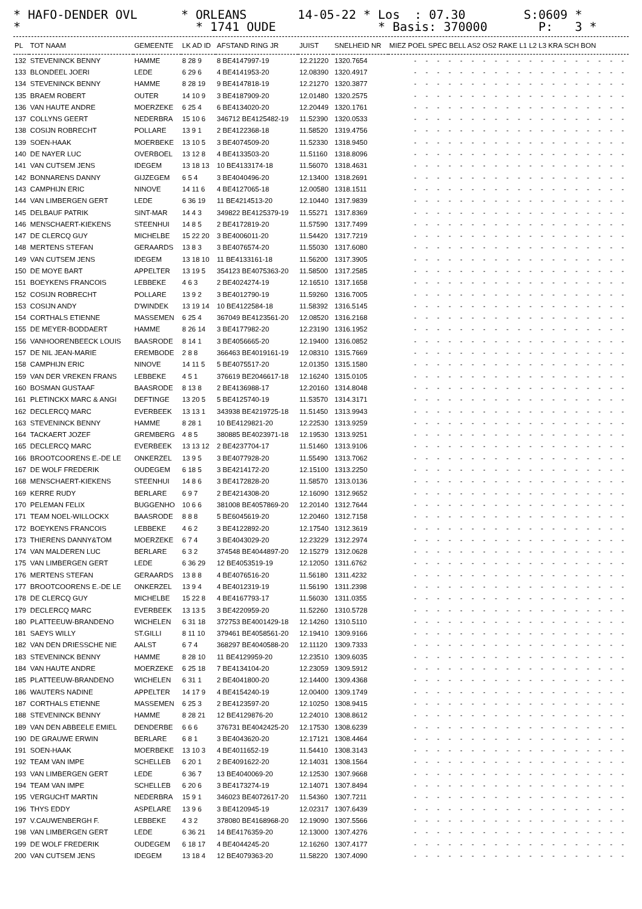* HAFO-DENDER OVL * ORLEANS 14-05-22 * Los : 07.30 S:0609 * * * 1741 OUDE * Basis: 370000 P: 3 *
| PL | TOT NAAM | GEMEENTE | LK AD ID | AFSTAND RING JR | JUIST | SNELHEID NR | MIEZ POEL SPEC BELL AS2 OS2 RAKE L1 L2 L3 KRA SCH BON |
| --- | --- | --- | --- | --- | --- | --- | --- |
| 132 | STEVENINCK BENNY | HAMME | 8 28 9 | 8 BE4147997-19 | 12.21220 | 1320.7654 | - - - - - - - - - - - - - - - - - - - |
| 133 | BLONDEEL JOERI | LEDE | 6 29 6 | 4 BE4141953-20 | 12.08390 | 1320.4917 | - - - - - - - - - - - - - - - - - - - |
| 134 | STEVENINCK BENNY | HAMME | 8 28 19 | 9 BE4147818-19 | 12.21270 | 1320.3877 | - - - - - - - - - - - - - - - - - - - |
| 135 | BRAEM ROBERT | OUTER | 14 10 9 | 3 BE4187909-20 | 12.01480 | 1320.2575 | - - - - - - - - - - - - - - - - - - - |
| 136 | VAN HAUTE ANDRE | MOERZEKE | 6 25 4 | 6 BE4134020-20 | 12.20449 | 1320.1761 | - - - - - - - - - - - - - - - - - - - |
| 137 | COLLYNS GEERT | NEDERBRA | 15 10 6 | 346712 BE4125482-19 | 11.52390 | 1320.0533 | - - - - - - - - - - - - - - - - - - - |
| 138 | COSIJN ROBRECHT | POLLARE | 13 9 1 | 2 BE4122368-18 | 11.58520 | 1319.4756 | - - - - - - - - - - - - - - - - - - - |
| 139 | SOEN-HAAK | MOERBEKE | 13 10 5 | 3 BE4074509-20 | 11.52330 | 1318.9450 | - - - - - - - - - - - - - - - - - - - |
| 140 | DE NAYER LUC | OVERBOEL | 13 12 8 | 4 BE4133503-20 | 11.51160 | 1318.8096 | - - - - - - - - - - - - - - - - - - - |
| 141 | VAN CUTSEM JENS | IDEGEM | 13 18 13 | 10 BE4133174-18 | 11.56070 | 1318.4631 | - - - - - - - - - - - - - - - - - - - |
| 142 | BONNARENS DANNY | GIJZEGEM | 6 5 4 | 3 BE4040496-20 | 12.13400 | 1318.2691 | - - - - - - - - - - - - - - - - - - - |
| 143 | CAMPHIJN ERIC | NINOVE | 14 11 6 | 4 BE4127065-18 | 12.00580 | 1318.1511 | - - - - - - - - - - - - - - - - - - - |
| 144 | VAN LIMBERGEN GERT | LEDE | 6 36 19 | 11 BE4214513-20 | 12.10440 | 1317.9839 | - - - - - - - - - - - - - - - - - - - |
| 145 | DELBAUF PATRIK | SINT-MAR | 14 4 3 | 349822 BE4125379-19 | 11.55271 | 1317.8369 | - - - - - - - - - - - - - - - - - - - |
| 146 | MENSCHAERT-KIEKENS | STEENHUI | 14 8 5 | 2 BE4172819-20 | 11.57590 | 1317.7499 | - - - - - - - - - - - - - - - - - - - |
| 147 | DE CLERCQ GUY | MICHELBE | 15 22 20 | 3 BE4006011-20 | 11.54420 | 1317.7219 | - - - - - - - - - - - - - - - - - - - |
| 148 | MERTENS STEFAN | GERAARDS | 13 8 3 | 3 BE4076574-20 | 11.55030 | 1317.6080 | - - - - - - - - - - - - - - - - - - - |
| 149 | VAN CUTSEM JENS | IDEGEM | 13 18 10 | 11 BE4133161-18 | 11.56200 | 1317.3905 | - - - - - - - - - - - - - - - - - - - |
| 150 | DE MOYE BART | APPELTER | 13 19 5 | 354123 BE4075363-20 | 11.58500 | 1317.2585 | - - - - - - - - - - - - - - - - - - - |
| 151 | BOEYKENS FRANCOIS | LEBBEKE | 4 6 3 | 2 BE4024274-19 | 12.16510 | 1317.1658 | - - - - - - - - - - - - - - - - - - - |
| 152 | COSIJN ROBRECHT | POLLARE | 13 9 2 | 3 BE4012790-19 | 11.59260 | 1316.7005 | - - - - - - - - - - - - - - - - - - - |
| 153 | COSIJN ANDY | D'WINDEK | 13 19 14 | 10 BE4122584-18 | 11.58392 | 1316.5145 | - - - - - - - - - - - - - - - - - - - |
| 154 | CORTHALS ETIENNE | MASSEMEN | 6 25 4 | 367049 BE4123561-20 | 12.08520 | 1316.2168 | - - - - - - - - - - - - - - - - - - - |
| 155 | DE MEYER-BODDAERT | HAMME | 8 26 14 | 3 BE4177982-20 | 12.23190 | 1316.1952 | - - - - - - - - - - - - - - - - - - - |
| 156 | VANHOORENBEECK LOUIS | BAASRODE | 8 14 1 | 3 BE4056665-20 | 12.19400 | 1316.0852 | - - - - - - - - - - - - - - - - - - - |
| 157 | DE NIL JEAN-MARIE | EREMBODE | 2 8 8 | 366463 BE4019161-19 | 12.08310 | 1315.7669 | - - - - - - - - - - - - - - - - - - - |
| 158 | CAMPHIJN ERIC | NINOVE | 14 11 5 | 5 BE4075517-20 | 12.01350 | 1315.1580 | - - - - - - - - - - - - - - - - - - - |
| 159 | VAN DER VREKEN FRANS | LEBBEKE | 4 5 1 | 376619 BE2046617-18 | 12.16240 | 1315.0105 | - - - - - - - - - - - - - - - - - - - |
| 160 | BOSMAN GUSTAAF | BAASRODE | 8 13 8 | 2 BE4136988-17 | 12.20160 | 1314.8048 | - - - - - - - - - - - - - - - - - - - |
| 161 | PLETINCKX MARC & ANGI | DEFTINGE | 13 20 5 | 5 BE4125740-19 | 11.53570 | 1314.3171 | - - - - - - - - - - - - - - - - - - - |
| 162 | DECLERCQ MARC | EVERBEEK | 13 13 1 | 343938 BE4219725-18 | 11.51450 | 1313.9943 | - - - - - - - - - - - - - - - - - - - |
| 163 | STEVENINCK BENNY | HAMME | 8 28 1 | 10 BE4129821-20 | 12.22530 | 1313.9259 | - - - - - - - - - - - - - - - - - - - |
| 164 | TACKAERT JOZEF | GREMBERG | 4 8 5 | 380885 BE4023971-18 | 12.19530 | 1313.9251 | - - - - - - - - - - - - - - - - - - - |
| 165 | DECLERCQ MARC | EVERBEEK | 13 13 12 | 2 BE4237704-17 | 11.51460 | 1313.9106 | - - - - - - - - - - - - - - - - - - - |
| 166 | BROOTCOORENS E.-DE LE | ONKERZEL | 13 9 5 | 3 BE4077928-20 | 11.55490 | 1313.7062 | - - - - - - - - - - - - - - - - - - - |
| 167 | DE WOLF FREDERIK | OUDEGEM | 6 18 5 | 3 BE4214172-20 | 12.15100 | 1313.2250 | - - - - - - - - - - - - - - - - - - - |
| 168 | MENSCHAERT-KIEKENS | STEENHUI | 14 8 6 | 3 BE4172828-20 | 11.58570 | 1313.0136 | - - - - - - - - - - - - - - - - - - - |
| 169 | KERRE RUDY | BERLARE | 6 9 7 | 2 BE4214308-20 | 12.16090 | 1312.9652 | - - - - - - - - - - - - - - - - - - - |
| 170 | PELEMAN FELIX | BUGGENHO | 10 6 6 | 381008 BE4057869-20 | 12.20140 | 1312.7644 | - - - - - - - - - - - - - - - - - - - |
| 171 | TEAM NOEL-WILLOCKX | BAASRODE | 8 8 8 | 5 BE6045619-20 | 12.20460 | 1312.7158 | - - - - - - - - - - - - - - - - - - - |
| 172 | BOEYKENS FRANCOIS | LEBBEKE | 4 6 2 | 3 BE4122892-20 | 12.17540 | 1312.3619 | - - - - - - - - - - - - - - - - - - - |
| 173 | THIERENS DANNY&TOM | MOERZEKE | 6 7 4 | 3 BE4043029-20 | 12.23229 | 1312.2974 | - - - - - - - - - - - - - - - - - - - |
| 174 | VAN MALDEREN LUC | BERLARE | 6 3 2 | 374548 BE4044897-20 | 12.15279 | 1312.0628 | - - - - - - - - - - - - - - - - - - - |
| 175 | VAN LIMBERGEN GERT | LEDE | 6 36 29 | 12 BE4053519-19 | 12.12050 | 1311.6762 | - - - - - - - - - - - - - - - - - - - |
| 176 | MERTENS STEFAN | GERAARDS | 13 8 8 | 4 BE4076516-20 | 11.56180 | 1311.4232 | - - - - - - - - - - - - - - - - - - - |
| 177 | BROOTCOORENS E.-DE LE | ONKERZEL | 13 9 4 | 4 BE4012319-19 | 11.56190 | 1311.2398 | - - - - - - - - - - - - - - - - - - - |
| 178 | DE CLERCQ GUY | MICHELBE | 15 22 8 | 4 BE4167793-17 | 11.56030 | 1311.0355 | - - - - - - - - - - - - - - - - - - - |
| 179 | DECLERCQ MARC | EVERBEEK | 13 13 5 | 3 BE4220959-20 | 11.52260 | 1310.5728 | - - - - - - - - - - - - - - - - - - - |
| 180 | PLATTEEUW-BRANDENO | WICHELEN | 6 31 18 | 372753 BE4001429-18 | 12.14260 | 1310.5110 | - - - - - - - - - - - - - - - - - - - |
| 181 | SAEYS WILLY | ST.GILLI | 8 11 10 | 379461 BE4058561-20 | 12.19410 | 1309.9166 | - - - - - - - - - - - - - - - - - - - |
| 182 | VAN DEN DRIESSCHE NIE | AALST | 6 7 4 | 368297 BE4040588-20 | 12.11120 | 1309.7333 | - - - - - - - - - - - - - - - - - - - |
| 183 | STEVENINCK BENNY | HAMME | 8 28 10 | 11 BE4129959-20 | 12.23510 | 1309.6035 | - - - - - - - - - - - - - - - - - - - |
| 184 | VAN HAUTE ANDRE | MOERZEKE | 6 25 18 | 7 BE4134104-20 | 12.23059 | 1309.5912 | - - - - - - - - - - - - - - - - - - - |
| 185 | PLATTEEUW-BRANDENO | WICHELEN | 6 31 1 | 2 BE4041800-20 | 12.14400 | 1309.4368 | - - - - - - - - - - - - - - - - - - - |
| 186 | WAUTERS NADINE | APPELTER | 14 17 9 | 4 BE4154240-19 | 12.00400 | 1309.1749 | - - - - - - - - - - - - - - - - - - - |
| 187 | CORTHALS ETIENNE | MASSEMEN | 6 25 3 | 2 BE4123597-20 | 12.10250 | 1308.9415 | - - - - - - - - - - - - - - - - - - - |
| 188 | STEVENINCK BENNY | HAMME | 8 28 21 | 12 BE4129876-20 | 12.24010 | 1308.8612 | - - - - - - - - - - - - - - - - - - - |
| 189 | VAN DEN ABBEELE EMIEL | DENDERBE | 6 6 6 | 376731 BE4042425-20 | 12.17530 | 1308.6239 | - - - - - - - - - - - - - - - - - - - |
| 190 | DE GRAUWE ERWIN | BERLARE | 6 8 1 | 3 BE4043620-20 | 12.17121 | 1308.4464 | - - - - - - - - - - - - - - - - - - - |
| 191 | SOEN-HAAK | MOERBEKE | 13 10 3 | 4 BE4011652-19 | 11.54410 | 1308.3143 | - - - - - - - - - - - - - - - - - - - |
| 192 | TEAM VAN IMPE | SCHELLEB | 6 20 1 | 2 BE4091622-20 | 12.14031 | 1308.1564 | - - - - - - - - - - - - - - - - - - - |
| 193 | VAN LIMBERGEN GERT | LEDE | 6 36 7 | 13 BE4040069-20 | 12.12530 | 1307.9668 | - - - - - - - - - - - - - - - - - - - |
| 194 | TEAM VAN IMPE | SCHELLEB | 6 20 6 | 3 BE4173274-19 | 12.14071 | 1307.8494 | - - - - - - - - - - - - - - - - - - - |
| 195 | VERGUCHT MARTIN | NEDERBRA | 15 9 1 | 346023 BE4072617-20 | 11.54360 | 1307.7211 | - - - - - - - - - - - - - - - - - - - |
| 196 | THYS EDDY | ASPELARE | 13 9 6 | 3 BE4120945-19 | 12.02317 | 1307.6439 | - - - - - - - - - - - - - - - - - - - |
| 197 | V.CAUWENBERGH F. | LEBBEKE | 4 3 2 | 378080 BE4168968-20 | 12.19090 | 1307.5566 | - - - - - - - - - - - - - - - - - - - |
| 198 | VAN LIMBERGEN GERT | LEDE | 6 36 21 | 14 BE4176359-20 | 12.13000 | 1307.4276 | - - - - - - - - - - - - - - - - - - - |
| 199 | DE WOLF FREDERIK | OUDEGEM | 6 18 17 | 4 BE4044245-20 | 12.16260 | 1307.4177 | - - - - - - - - - - - - - - - - - - - |
| 200 | VAN CUTSEM JENS | IDEGEM | 13 18 4 | 12 BE4079363-20 | 11.58220 | 1307.4090 | - - - - - - - - - - - - - - - - - - - |